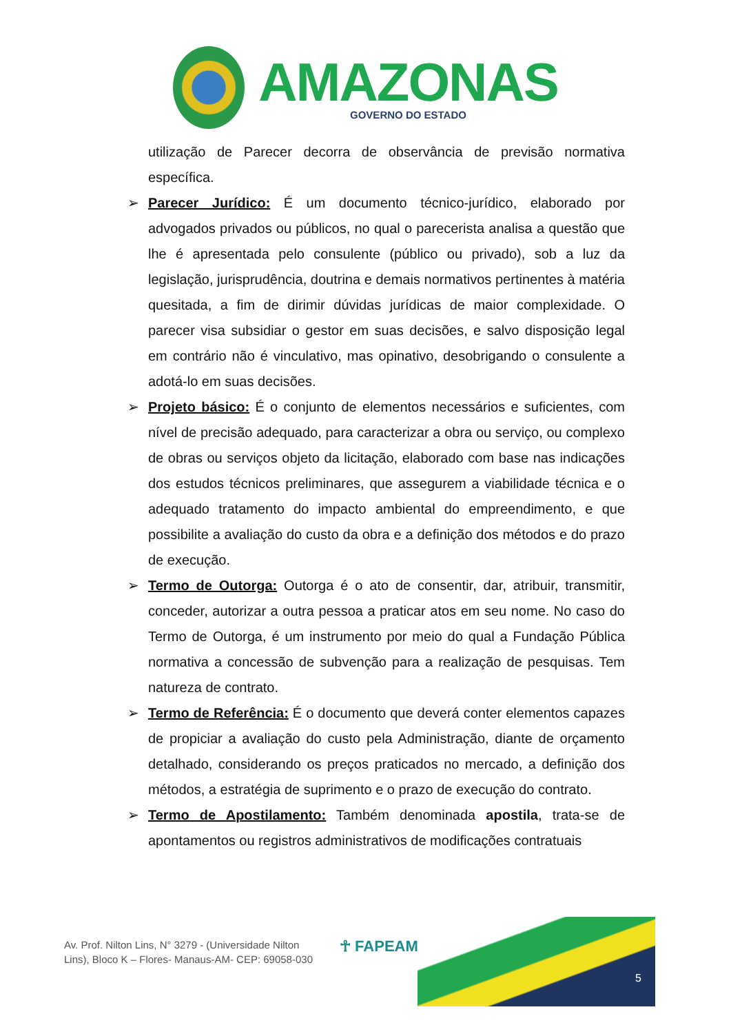AMAZONAS
GOVERNO DO ESTADO
utilização de Parecer decorra de observância de previsão normativa específica.
➢ Parecer Jurídico: É um documento técnico-jurídico, elaborado por advogados privados ou públicos, no qual o parecerista analisa a questão que lhe é apresentada pelo consulente (público ou privado), sob a luz da legislação, jurisprudência, doutrina e demais normativos pertinentes à matéria quesitada, a fim de dirimir dúvidas jurídicas de maior complexidade. O parecer visa subsidiar o gestor em suas decisões, e salvo disposição legal em contrário não é vinculativo, mas opinativo, desobrigando o consulente a adotá-lo em suas decisões.
➢ Projeto básico: É o conjunto de elementos necessários e suficientes, com nível de precisão adequado, para caracterizar a obra ou serviço, ou complexo de obras ou serviços objeto da licitação, elaborado com base nas indicações dos estudos técnicos preliminares, que assegurem a viabilidade técnica e o adequado tratamento do impacto ambiental do empreendimento, e que possibilite a avaliação do custo da obra e a definição dos métodos e do prazo de execução.
➢ Termo de Outorga: Outorga é o ato de consentir, dar, atribuir, transmitir, conceder, autorizar a outra pessoa a praticar atos em seu nome. No caso do Termo de Outorga, é um instrumento por meio do qual a Fundação Pública normativa a concessão de subvenção para a realização de pesquisas. Tem natureza de contrato.
➢ Termo de Referência: É o documento que deverá conter elementos capazes de propiciar a avaliação do custo pela Administração, diante de orçamento detalhado, considerando os preços praticados no mercado, a definição dos métodos, a estratégia de suprimento e o prazo de execução do contrato.
➢ Termo de Apostilamento: Também denominada apostila, trata-se de apontamentos ou registros administrativos de modificações contratuais
Av. Prof. Nilton Lins, N° 3279 - (Universidade Nilton Lins), Bloco K – Flores- Manaus-AM- CEP: 69058-030
☥ FAPEAM
5